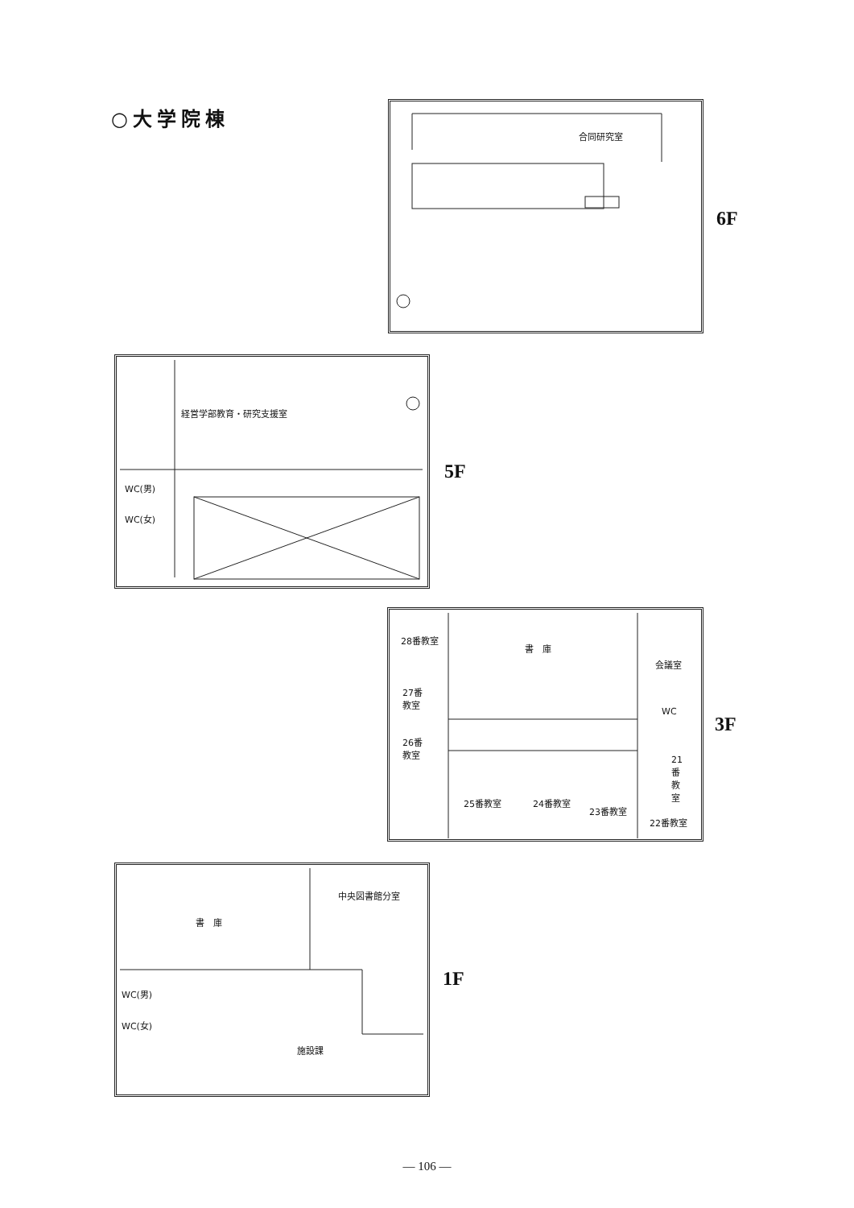○大学院棟 合同研究室
6F
経営学部教育・研究支援室
WC(男)
WC(女)
5F
28番教室
書　庫
会議室
27番
教室
WC
26番
教室
21
番
教
室
25番教室 24番教室
23番教室
22番教室
3F
中央図書館分室
書　庫
WC(男)
WC(女)
施設課
1F
— 106 —